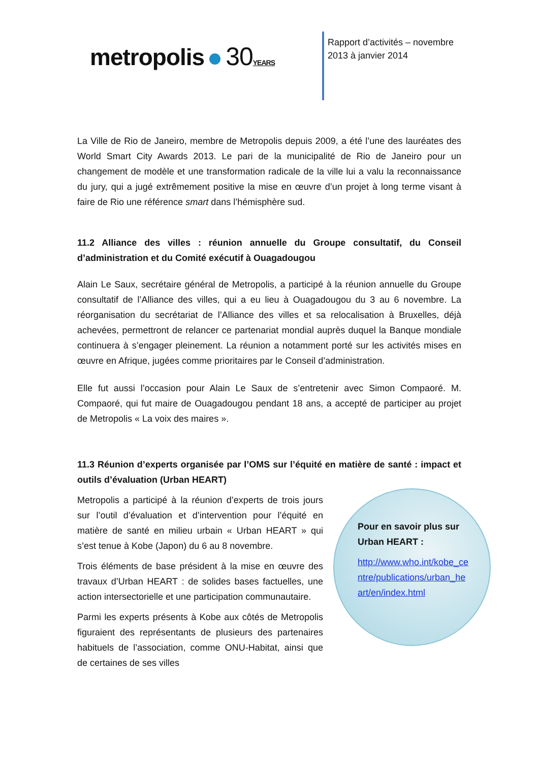metropolis 30 YEARS
Rapport d’activités – novembre
2013 à janvier 2014
La Ville de Rio de Janeiro, membre de Metropolis depuis 2009, a été l’une des lauréates des World Smart City Awards 2013. Le pari de la municipalité de Rio de Janeiro pour un changement de modèle et une transformation radicale de la ville lui a valu la reconnaissance du jury, qui a jugé extrêmement positive la mise en œuvre d’un projet à long terme visant à faire de Rio une référence smart dans l’hémisphère sud.
11.2 Alliance des villes : réunion annuelle du Groupe consultatif, du Conseil d’administration et du Comité exécutif à Ouagadougou
Alain Le Saux, secrétaire général de Metropolis, a participé à la réunion annuelle du Groupe consultatif de l’Alliance des villes, qui a eu lieu à Ouagadougou du 3 au 6 novembre. La réorganisation du secrétariat de l’Alliance des villes et sa relocalisation à Bruxelles, déjà achevées, permettront de relancer ce partenariat mondial auprès duquel la Banque mondiale continuera à s’engager pleinement. La réunion a notamment porté sur les activités mises en œuvre en Afrique, jugées comme prioritaires par le Conseil d’administration.
Elle fut aussi l’occasion pour Alain Le Saux de s’entretenir avec Simon Compaoré. M. Compaoré, qui fut maire de Ouagadougou pendant 18 ans, a accepté de participer au projet de Metropolis « La voix des maires ».
11.3 Réunion d’experts organisée par l’OMS sur l’équité en matière de santé : impact et outils d’évaluation (Urban HEART)
Pour en savoir plus sur Urban HEART :
http://www.who.int/kobe_centre/publications/urban_heart/en/index.html
Metropolis a participé à la réunion d’experts de trois jours sur l’outil d’évaluation et d’intervention pour l’équité en matière de santé en milieu urbain « Urban HEART » qui s’est tenue à Kobe (Japon) du 6 au 8 novembre.
Trois éléments de base président à la mise en œuvre des travaux d’Urban HEART : de solides bases factuelles, une action intersectorielle et une participation communautaire.
Parmi les experts présents à Kobe aux côtés de Metropolis figuraient des représentants de plusieurs des partenaires habituels de l’association, comme ONU-Habitat, ainsi que de certaines de ses villes